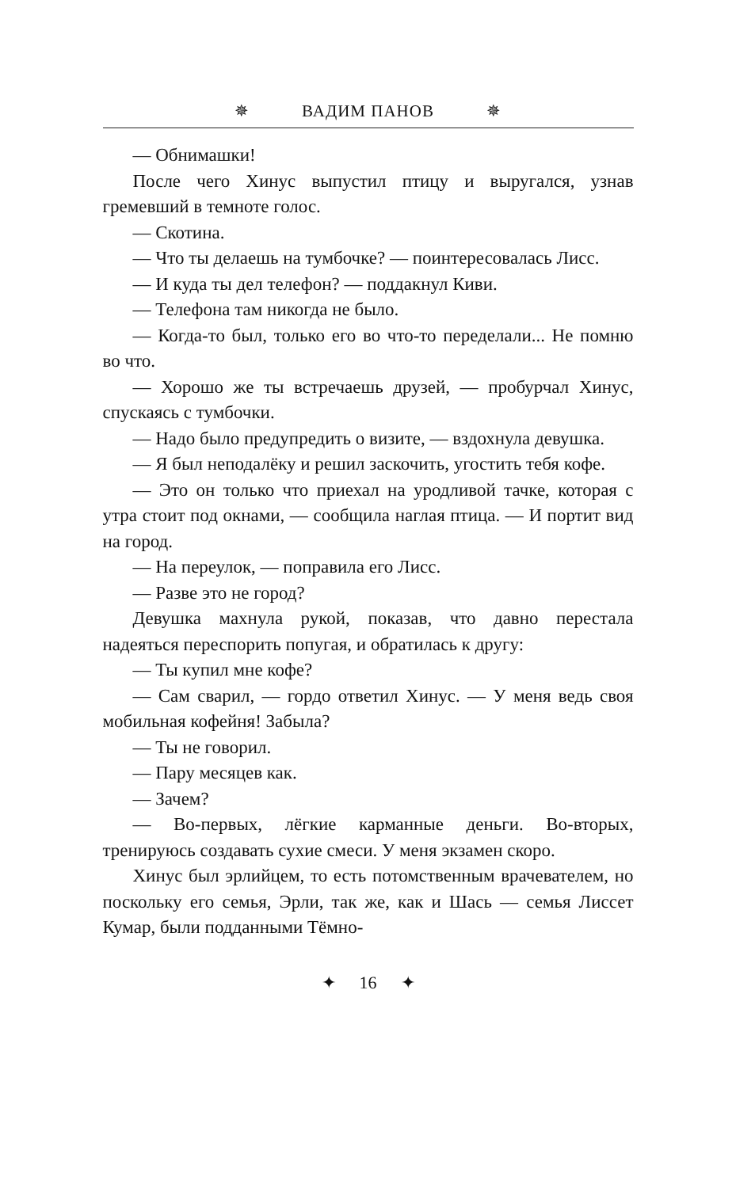✵ ВАДИМ ПАНОВ ✵
— Обнимашки!
После чего Хинус выпустил птицу и выругался, узнав гремевший в темноте голос.
— Скотина.
— Что ты делаешь на тумбочке? — поинтересовалась Лисс.
— И куда ты дел телефон? — поддакнул Киви.
— Телефона там никогда не было.
— Когда-то был, только его во что-то переделали... Не помню во что.
— Хорошо же ты встречаешь друзей, — пробурчал Хинус, спускаясь с тумбочки.
— Надо было предупредить о визите, — вздохнула девушка.
— Я был неподалёку и решил заскочить, угостить тебя кофе.
— Это он только что приехал на уродливой тачке, которая с утра стоит под окнами, — сообщила наглая птица. — И портит вид на город.
— На переулок, — поправила его Лисс.
— Разве это не город?
Девушка махнула рукой, показав, что давно перестала надеяться переспорить попугая, и обратилась к другу:
— Ты купил мне кофе?
— Сам сварил, — гордо ответил Хинус. — У меня ведь своя мобильная кофейня! Забыла?
— Ты не говорил.
— Пару месяцев как.
— Зачем?
— Во-первых, лёгкие карманные деньги. Во-вторых, тренируюсь создавать сухие смеси. У меня экзамен скоро.
Хинус был эрлийцем, то есть потомственным врачевателем, но поскольку его семья, Эрли, так же, как и Шась — семья Лиссет Кумар, были подданными Тёмно-
✦ 16 ✦